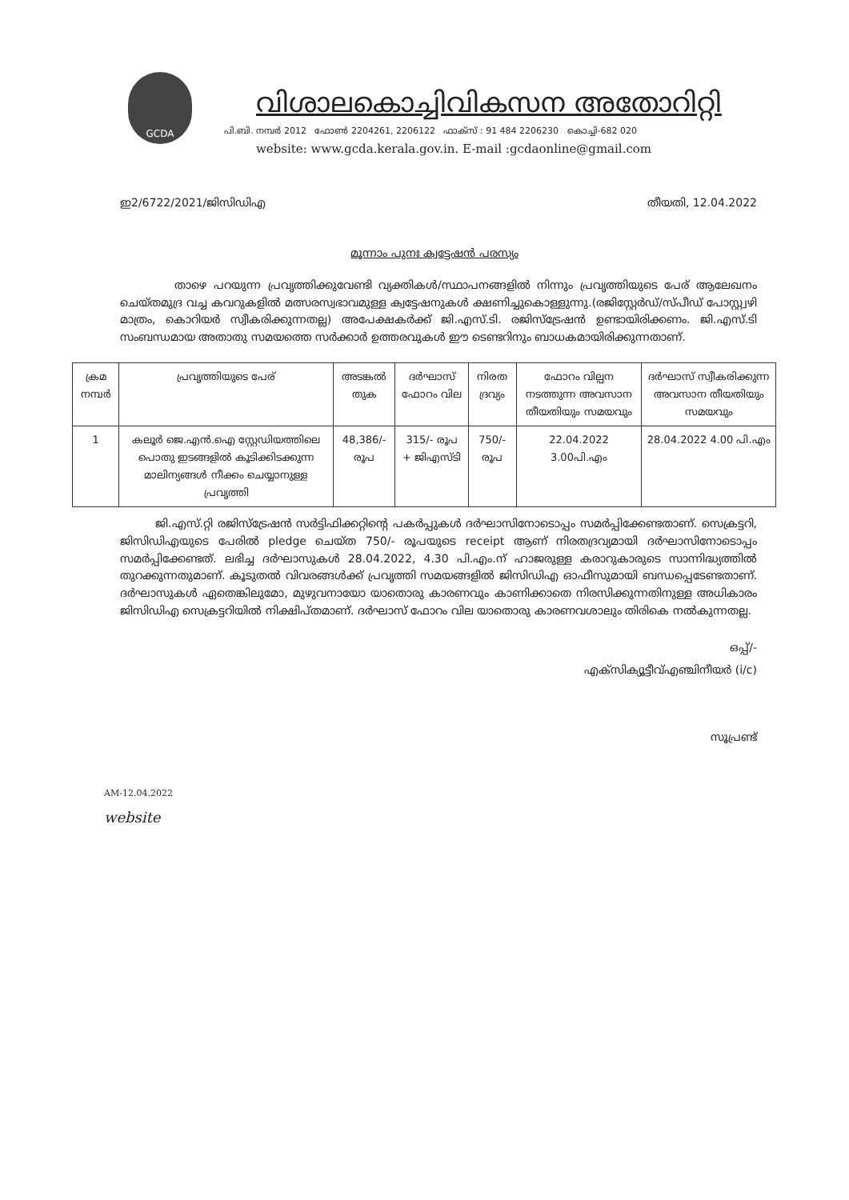GCDA
വിശാലകൊച്ചിവികസന അതോറിറ്റി
പി.ബി. നമ്പർ 2012 ഫോൺ 2204261, 2206122 ഫാക്സ് : 91 484 2206230 കൊച്ചി-682 020
website: www.gcda.kerala.gov.in. E-mail :gcdaonline@gmail.com
ഇ2/6722/2021/ജിസിഡിഎ തീയതി, 12.04.2022
മൂന്നാം പുനഃ ക്വട്ടേഷൻ പരസ്യം
താഴെ പറയുന്ന പ്രവൃത്തിക്കുവേണ്ടി വ്യക്തികൾ/സ്ഥാപനങ്ങളിൽ നിന്നും പ്രവൃത്തിയുടെ പേര് ആലേഖനം ചെയ്തമുദ്ര വച്ച കവറുകളിൽ മത്സരസ്വഭാവമുള്ള ക്വട്ടേഷനുകൾ ക്ഷണിച്ചുകൊള്ളുന്നു.(രജിസ്റ്റേർഡ്/സ്പീഡ് പോസ്റ്റ്വഴി മാത്രം, കൊറിയർ സ്വീകരിക്കുന്നതല്ല) അപേക്ഷകർക്ക് ജി.എസ്.ടി. രജിസ്ട്രേഷൻ ഉണ്ടായിരിക്കണം. ജി.എസ്.ടി സംബന്ധമായ അതാതു സമയത്തെ സർക്കാർ ഉത്തരവുകൾ ഈ ടെണ്ടറിനും ബാധകമായിരിക്കുന്നതാണ്.
| ക്രമ നമ്പർ | പ്രവൃത്തിയുടെ പേര് | അടങ്കൽ തുക | ദർഘാസ് ഫോറം വില | നിരത ദ്രവ്യം | ഫോറം വില്പന നടത്തുന്ന അവസാന തീയതിയും സമയവും | ദർഘാസ് സ്വീകരിക്കുന്ന അവസാന തീയതിയും സമയവും |
| --- | --- | --- | --- | --- | --- | --- |
| 1 | കലൂർ ജെ.എൻ.ഐ സ്റ്റേഡിയത്തിലെ പൊതു ഇടങ്ങളിൽ കൂടിക്കിടക്കുന്ന മാലിന്യങ്ങൾ നീക്കം ചെയ്യാനുള്ള പ്രവൃത്തി | 48,386/- രൂപ | 315/- രൂപ + ജിഎസ്ടി | 750/- രൂപ | 22.04.2022 3.00പി.എം | 28.04.2022 4.00 പി.എം |
ജി.എസ്.റ്റി രജിസ്ട്രേഷൻ സർട്ടിഫിക്കറ്റിന്റെ പകർപ്പുകൾ ദർഘാസിനോടൊപ്പം സമർപ്പിക്കേണ്ടതാണ്. സെക്രട്ടറി, ജിസിഡിഎയുടെ പേരിൽ pledge ചെയ്ത 750/- രൂപയുടെ receipt ആണ് നിരതദ്രവ്യമായി ദർഘാസിനോടൊപ്പം സമർപ്പിക്കേണ്ടത്. ലഭിച്ച ദർഘാസുകൾ 28.04.2022, 4.30 പി.എം.ന് ഹാജരുള്ള കരാറുകാരുടെ സാന്നിദ്ധ്യത്തിൽ തുറക്കുന്നതുമാണ്. കൂടുതൽ വിവരങ്ങൾക്ക് പ്രവൃത്തി സമയങ്ങളിൽ ജിസിഡിഎ ഓഫീസുമായി ബന്ധപ്പെടേണ്ടതാണ്. ദർഘാസുകൾ ഏതെങ്കിലുമോ, മുഴുവനായോ യാതൊരു കാരണവും കാണിക്കാതെ നിരസിക്കുന്നതിനുള്ള അധികാരം ജിസിഡിഎ സെക്രട്ടറിയിൽ നിക്ഷിപ്തമാണ്. ദർഘാസ് ഫോറം വില യാതൊരു കാരണവശാലും തിരികെ നൽകുന്നതല്ല.
ഒപ്പ്/-
എക്സിക്യൂട്ടീവ്എഞ്ചിനീയർ (i/c)
സൂപ്രണ്ട്
AM-12.04.2022
website